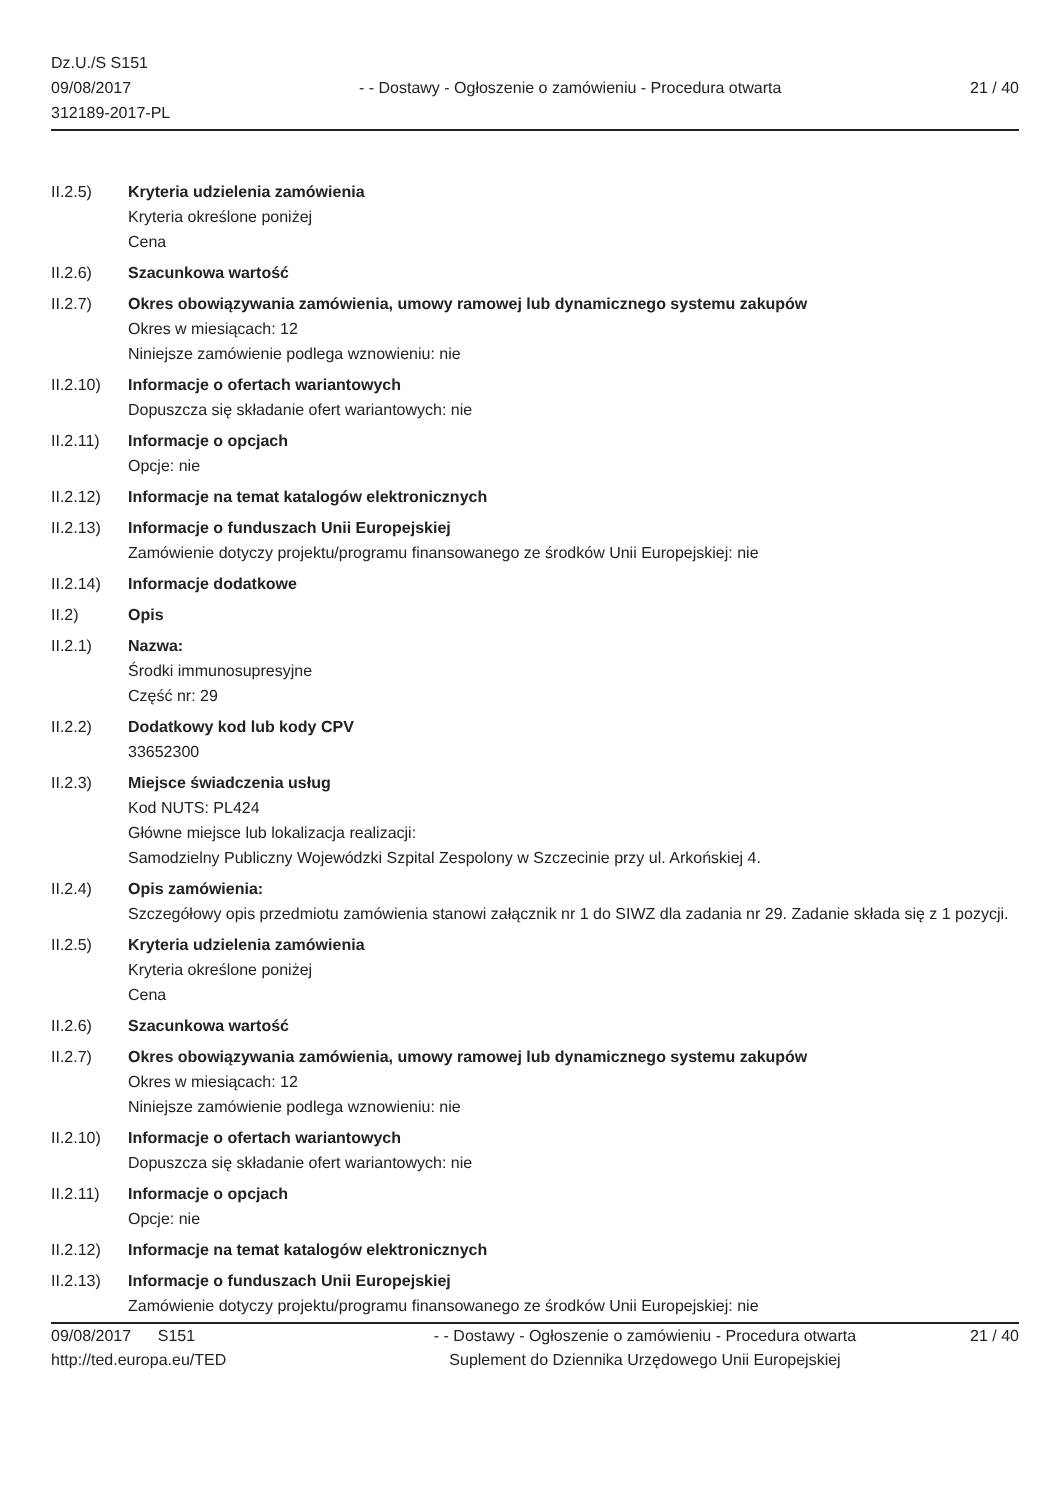Dz.U./S S151
09/08/2017
312189-2017-PL
- - Dostawy - Ogłoszenie o zamówieniu - Procedura otwarta
21 / 40
II.2.5) Kryteria udzielenia zamówienia
Kryteria określone poniżej
Cena
II.2.6) Szacunkowa wartość
II.2.7) Okres obowiązywania zamówienia, umowy ramowej lub dynamicznego systemu zakupów
Okres w miesiącach: 12
Niniejsze zamówienie podlega wznowieniu: nie
II.2.10) Informacje o ofertach wariantowych
Dopuszcza się składanie ofert wariantowych: nie
II.2.11) Informacje o opcjach
Opcje: nie
II.2.12) Informacje na temat katalogów elektronicznych
II.2.13) Informacje o funduszach Unii Europejskiej
Zamówienie dotyczy projektu/programu finansowanego ze środków Unii Europejskiej: nie
II.2.14) Informacje dodatkowe
II.2) Opis
II.2.1) Nazwa:
Środki immunosupresyjne
Część nr: 29
II.2.2) Dodatkowy kod lub kody CPV
33652300
II.2.3) Miejsce świadczenia usług
Kod NUTS: PL424
Główne miejsce lub lokalizacja realizacji:
Samodzielny Publiczny Wojewódzki Szpital Zespolony w Szczecinie przy ul. Arkońskiej 4.
II.2.4) Opis zamówienia:
Szczegółowy opis przedmiotu zamówienia stanowi załącznik nr 1 do SIWZ dla zadania nr 29. Zadanie składa się z 1 pozycji.
II.2.5) Kryteria udzielenia zamówienia
Kryteria określone poniżej
Cena
II.2.6) Szacunkowa wartość
II.2.7) Okres obowiązywania zamówienia, umowy ramowej lub dynamicznego systemu zakupów
Okres w miesiącach: 12
Niniejsze zamówienie podlega wznowieniu: nie
II.2.10) Informacje o ofertach wariantowych
Dopuszcza się składanie ofert wariantowych: nie
II.2.11) Informacje o opcjach
Opcje: nie
II.2.12) Informacje na temat katalogów elektronicznych
II.2.13) Informacje o funduszach Unii Europejskiej
Zamówienie dotyczy projektu/programu finansowanego ze środków Unii Europejskiej: nie
09/08/2017 S151
http://ted.europa.eu/TED
- - Dostawy - Ogłoszenie o zamówieniu - Procedura otwarta
Suplement do Dziennika Urzędowego Unii Europejskiej
21 / 40